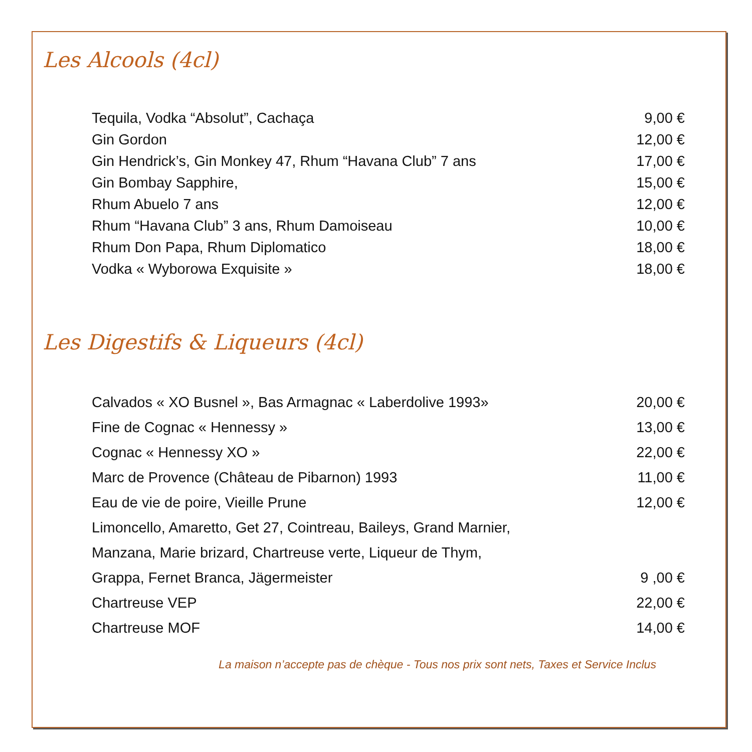Les Alcools (4cl)
| Tequila, Vodka “Absolut”, Cachaça | 9,00 € |
| Gin Gordon | 12,00 € |
| Gin Hendrick’s, Gin Monkey 47, Rhum “Havana Club” 7 ans | 17,00 € |
| Gin Bombay Sapphire, | 15,00 € |
| Rhum Abuelo 7 ans | 12,00 € |
| Rhum “Havana Club” 3 ans, Rhum Damoiseau | 10,00 € |
| Rhum Don Papa, Rhum Diplomatico | 18,00 € |
| Vodka « Wyborowa Exquisite » | 18,00 € |
Les Digestifs & Liqueurs (4cl)
| Calvados « XO Busnel », Bas Armagnac « Laberdolive 1993» | 20,00 € |
| Fine de Cognac « Hennessy » | 13,00 € |
| Cognac « Hennessy XO » | 22,00 € |
| Marc de Provence (Château de Pibarnon) 1993 | 11,00 € |
| Eau de vie de poire, Vieille Prune | 12,00 € |
| Limoncello, Amaretto, Get 27, Cointreau, Baileys, Grand Marnier, | |
| Manzana, Marie brizard, Chartreuse verte, Liqueur de Thym, | |
| Grappa, Fernet Branca, Jägermeister | 9 ,00 € |
| Chartreuse VEP | 22,00 € |
| Chartreuse MOF | 14,00 € |
La maison n’accepte pas de chèque - Tous nos prix sont nets, Taxes et Service Inclus